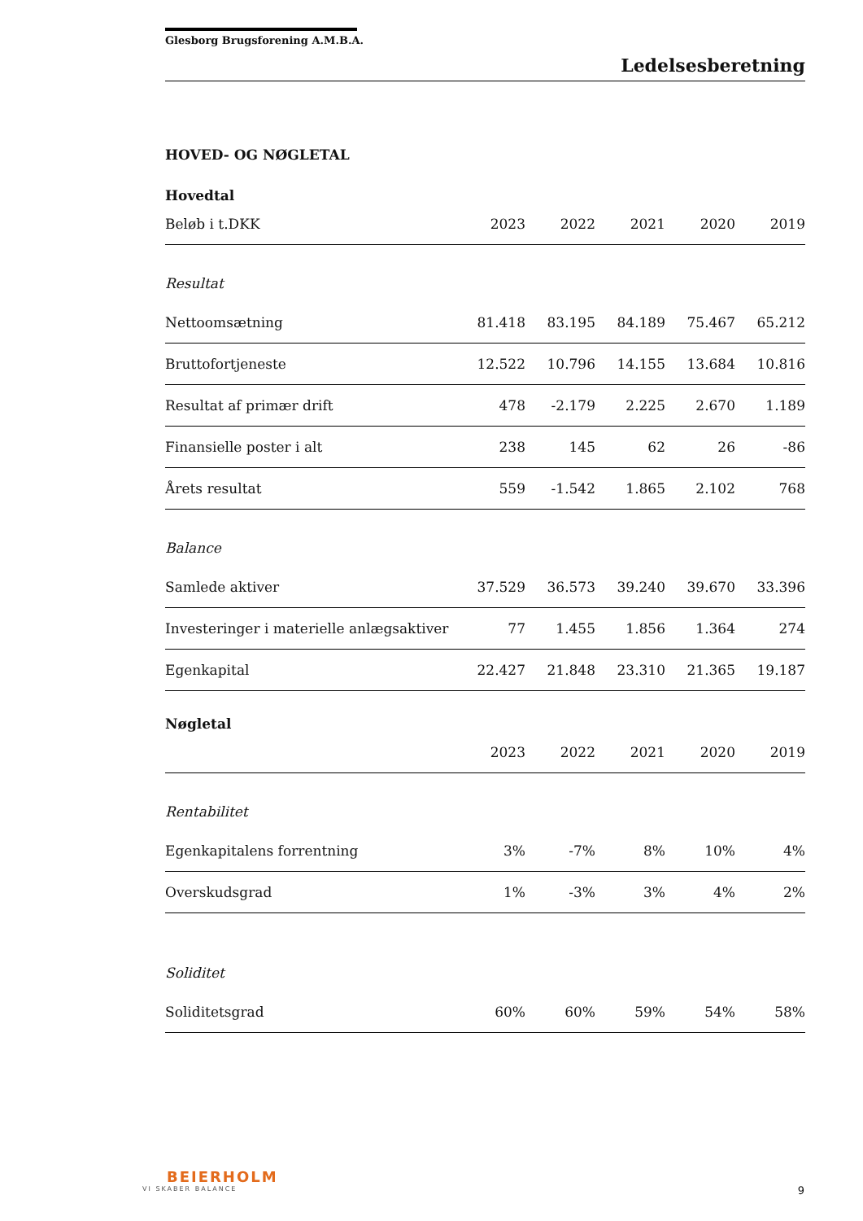Glesborg Brugsforening A.M.B.A.
Ledelsesberetning
HOVED- OG NØGLETAL
Hovedtal
| Beløb i t.DKK | 2023 | 2022 | 2021 | 2020 | 2019 |
| --- | --- | --- | --- | --- | --- |
| Resultat | | | | | |
| Nettoomsætning | 81.418 | 83.195 | 84.189 | 75.467 | 65.212 |
| Bruttofortjeneste | 12.522 | 10.796 | 14.155 | 13.684 | 10.816 |
| Resultat af primær drift | 478 | -2.179 | 2.225 | 2.670 | 1.189 |
| Finansielle poster i alt | 238 | 145 | 62 | 26 | -86 |
| Årets resultat | 559 | -1.542 | 1.865 | 2.102 | 768 |
| Balance | | | | | |
| Samlede aktiver | 37.529 | 36.573 | 39.240 | 39.670 | 33.396 |
| Investeringer i materielle anlægsaktiver | 77 | 1.455 | 1.856 | 1.364 | 274 |
| Egenkapital | 22.427 | 21.848 | 23.310 | 21.365 | 19.187 |
Nøgletal
| | 2023 | 2022 | 2021 | 2020 | 2019 |
| --- | --- | --- | --- | --- | --- |
| Rentabilitet | | | | | |
| Egenkapitalens forrentning | 3% | -7% | 8% | 10% | 4% |
| Overskudsgrad | 1% | -3% | 3% | 4% | 2% |
| Soliditet | | | | | |
| Soliditetsgrad | 60% | 60% | 59% | 54% | 58% |
BEIERHOLM
VI SKABER BALANCE
9